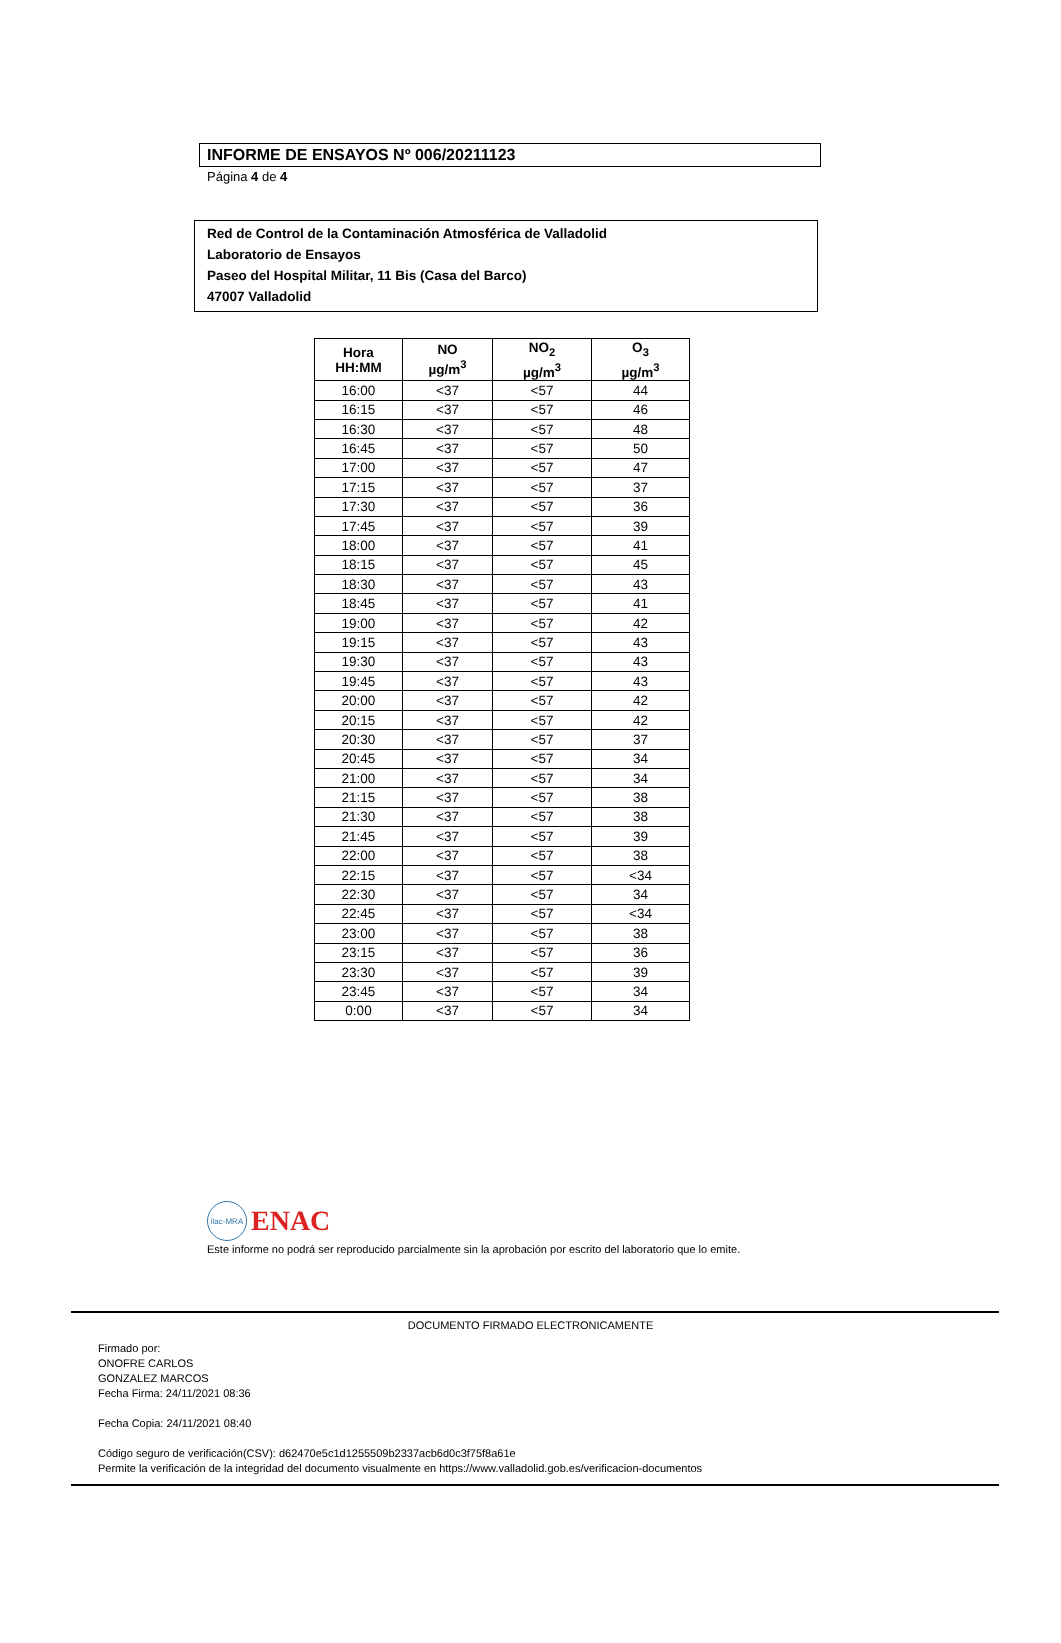INFORME DE ENSAYOS Nº 006/20211123
Página 4 de 4
Red de Control de la Contaminación Atmosférica de Valladolid
Laboratorio de Ensayos
Paseo del Hospital Militar, 11 Bis (Casa del Barco)
47007 Valladolid
| Hora HH:MM | NO µg/m<sup>3</sup> | NO<sub>2</sub> µg/m<sup>3</sup> | O<sub>3</sub> µg/m<sup>3</sup> |
| --- | --- | --- | --- |
| 16:00 | <37 | <57 | 44 |
| 16:15 | <37 | <57 | 46 |
| 16:30 | <37 | <57 | 48 |
| 16:45 | <37 | <57 | 50 |
| 17:00 | <37 | <57 | 47 |
| 17:15 | <37 | <57 | 37 |
| 17:30 | <37 | <57 | 36 |
| 17:45 | <37 | <57 | 39 |
| 18:00 | <37 | <57 | 41 |
| 18:15 | <37 | <57 | 45 |
| 18:30 | <37 | <57 | 43 |
| 18:45 | <37 | <57 | 41 |
| 19:00 | <37 | <57 | 42 |
| 19:15 | <37 | <57 | 43 |
| 19:30 | <37 | <57 | 43 |
| 19:45 | <37 | <57 | 43 |
| 20:00 | <37 | <57 | 42 |
| 20:15 | <37 | <57 | 42 |
| 20:30 | <37 | <57 | 37 |
| 20:45 | <37 | <57 | 34 |
| 21:00 | <37 | <57 | 34 |
| 21:15 | <37 | <57 | 38 |
| 21:30 | <37 | <57 | 38 |
| 21:45 | <37 | <57 | 39 |
| 22:00 | <37 | <57 | 38 |
| 22:15 | <37 | <57 | <34 |
| 22:30 | <37 | <57 | 34 |
| 22:45 | <37 | <57 | <34 |
| 23:00 | <37 | <57 | 38 |
| 23:15 | <37 | <57 | 36 |
| 23:30 | <37 | <57 | 39 |
| 23:45 | <37 | <57 | 34 |
| 0:00 | <37 | <57 | 34 |
ilac-MRA
ENAC
Este informe no podrá ser reproducido parcialmente sin la aprobación por escrito del laboratorio que lo emite.
DOCUMENTO FIRMADO ELECTRONICAMENTE
Firmado por:
ONOFRE CARLOS
GONZALEZ MARCOS
Fecha Firma: 24/11/2021 08:36
Fecha Copia: 24/11/2021 08:40
Código seguro de verificación(CSV): d62470e5c1d1255509b2337acb6d0c3f75f8a61e
Permite la verificación de la integridad del documento visualmente en https://www.valladolid.gob.es/verificacion-documentos